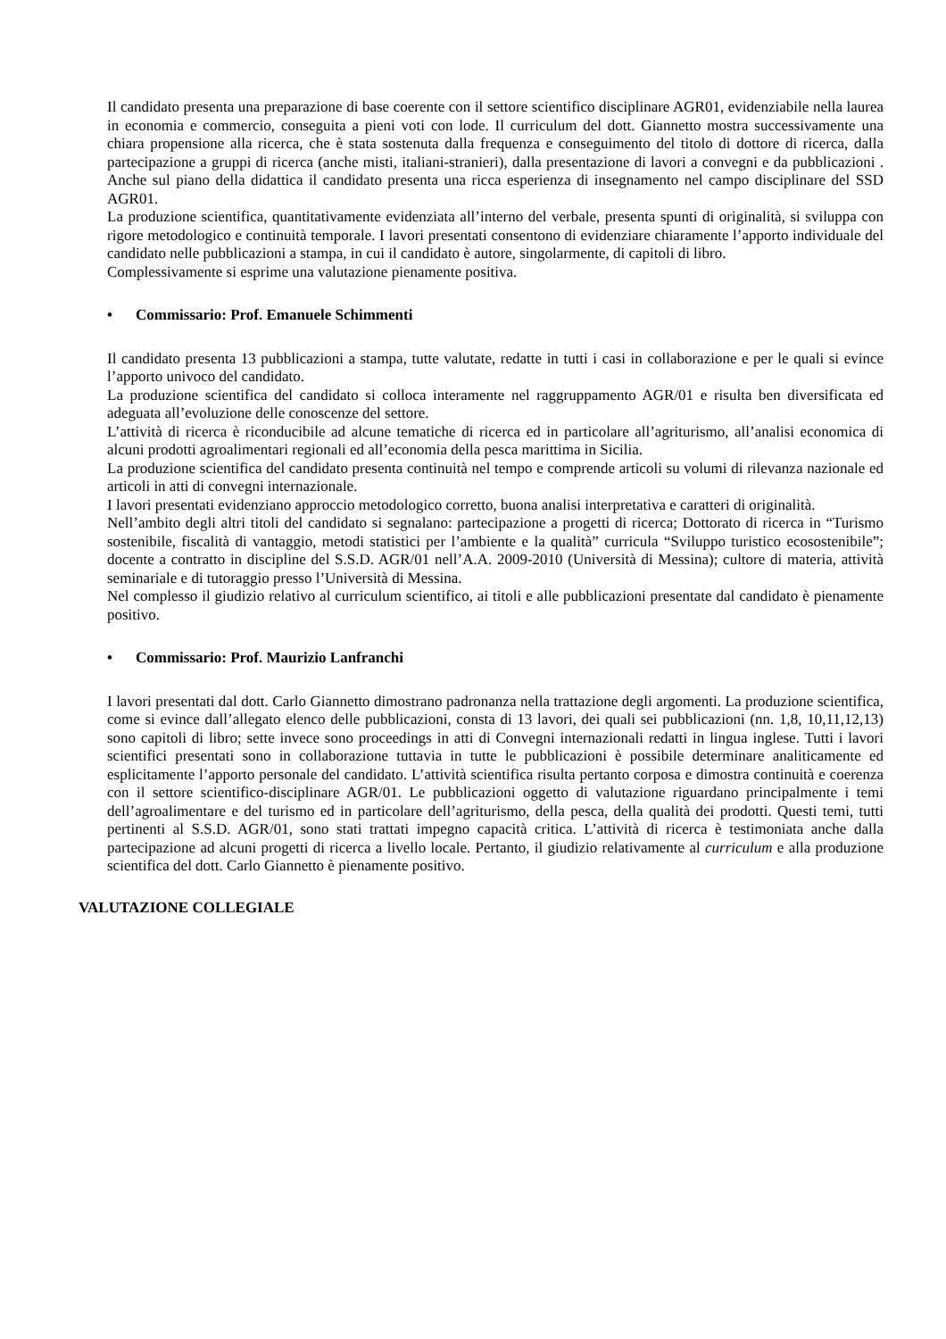Il candidato presenta una preparazione di base coerente con il settore scientifico disciplinare AGR01, evidenziabile nella laurea in economia e commercio, conseguita a pieni voti con lode. Il curriculum del dott. Giannetto mostra successivamente una chiara propensione alla ricerca, che è stata sostenuta dalla frequenza e conseguimento del titolo di dottore di ricerca, dalla partecipazione a gruppi di ricerca (anche misti, italiani-stranieri), dalla presentazione di lavori a convegni e da pubblicazioni . Anche sul piano della didattica il candidato presenta una ricca esperienza di insegnamento nel campo disciplinare del SSD AGR01.
La produzione scientifica, quantitativamente evidenziata all’interno del verbale, presenta spunti di originalità, si sviluppa con rigore metodologico e continuità temporale. I lavori presentati consentono di evidenziare chiaramente l’apporto individuale del candidato nelle pubblicazioni a stampa, in cui il candidato è autore, singolarmente, di capitoli di libro.
Complessivamente si esprime una valutazione pienamente positiva.
• Commissario: Prof. Emanuele Schimmenti
Il candidato presenta 13 pubblicazioni a stampa, tutte valutate, redatte in tutti i casi in collaborazione e per le quali si evince l’apporto univoco del candidato.
La produzione scientifica del candidato si colloca interamente nel raggruppamento AGR/01 e risulta ben diversificata ed adeguata all’evoluzione delle conoscenze del settore.
L’attività di ricerca è riconducibile ad alcune tematiche di ricerca ed in particolare all’agriturismo, all’analisi economica di alcuni prodotti agroalimentari regionali ed all’economia della pesca marittima in Sicilia.
La produzione scientifica del candidato presenta continuità nel tempo e comprende articoli su volumi di rilevanza nazionale ed articoli in atti di convegni internazionale.
I lavori presentati evidenziano approccio metodologico corretto, buona analisi interpretativa e caratteri di originalità.
Nell’ambito degli altri titoli del candidato si segnalano: partecipazione a progetti di ricerca; Dottorato di ricerca in “Turismo sostenibile, fiscalità di vantaggio, metodi statistici per l’ambiente e la qualità” curricula “Sviluppo turistico ecosostenibile”; docente a contratto in discipline del S.S.D. AGR/01 nell’A.A. 2009-2010 (Università di Messina); cultore di materia, attività seminariale e di tutoraggio presso l’Università di Messina.
Nel complesso il giudizio relativo al curriculum scientifico, ai titoli e alle pubblicazioni presentate dal candidato è pienamente positivo.
• Commissario: Prof. Maurizio Lanfranchi
I lavori presentati dal dott. Carlo Giannetto dimostrano padronanza nella trattazione degli argomenti. La produzione scientifica, come si evince dall’allegato elenco delle pubblicazioni, consta di 13 lavori, dei quali sei pubblicazioni (nn. 1,8, 10,11,12,13) sono capitoli di libro; sette invece sono proceedings in atti di Convegni internazionali redatti in lingua inglese. Tutti i lavori scientifici presentati sono in collaborazione tuttavia in tutte le pubblicazioni è possibile determinare analiticamente ed esplicitamente l’apporto personale del candidato. L’attività scientifica risulta pertanto corposa e dimostra continuità e coerenza con il settore scientifico-disciplinare AGR/01. Le pubblicazioni oggetto di valutazione riguardano principalmente i temi dell’agroalimentare e del turismo ed in particolare dell’agriturismo, della pesca, della qualità dei prodotti. Questi temi, tutti pertinenti al S.S.D. AGR/01, sono stati trattati impegno capacità critica. L’attività di ricerca è testimoniata anche dalla partecipazione ad alcuni progetti di ricerca a livello locale. Pertanto, il giudizio relativamente al curriculum e alla produzione scientifica del dott. Carlo Giannetto è pienamente positivo.
VALUTAZIONE COLLEGIALE